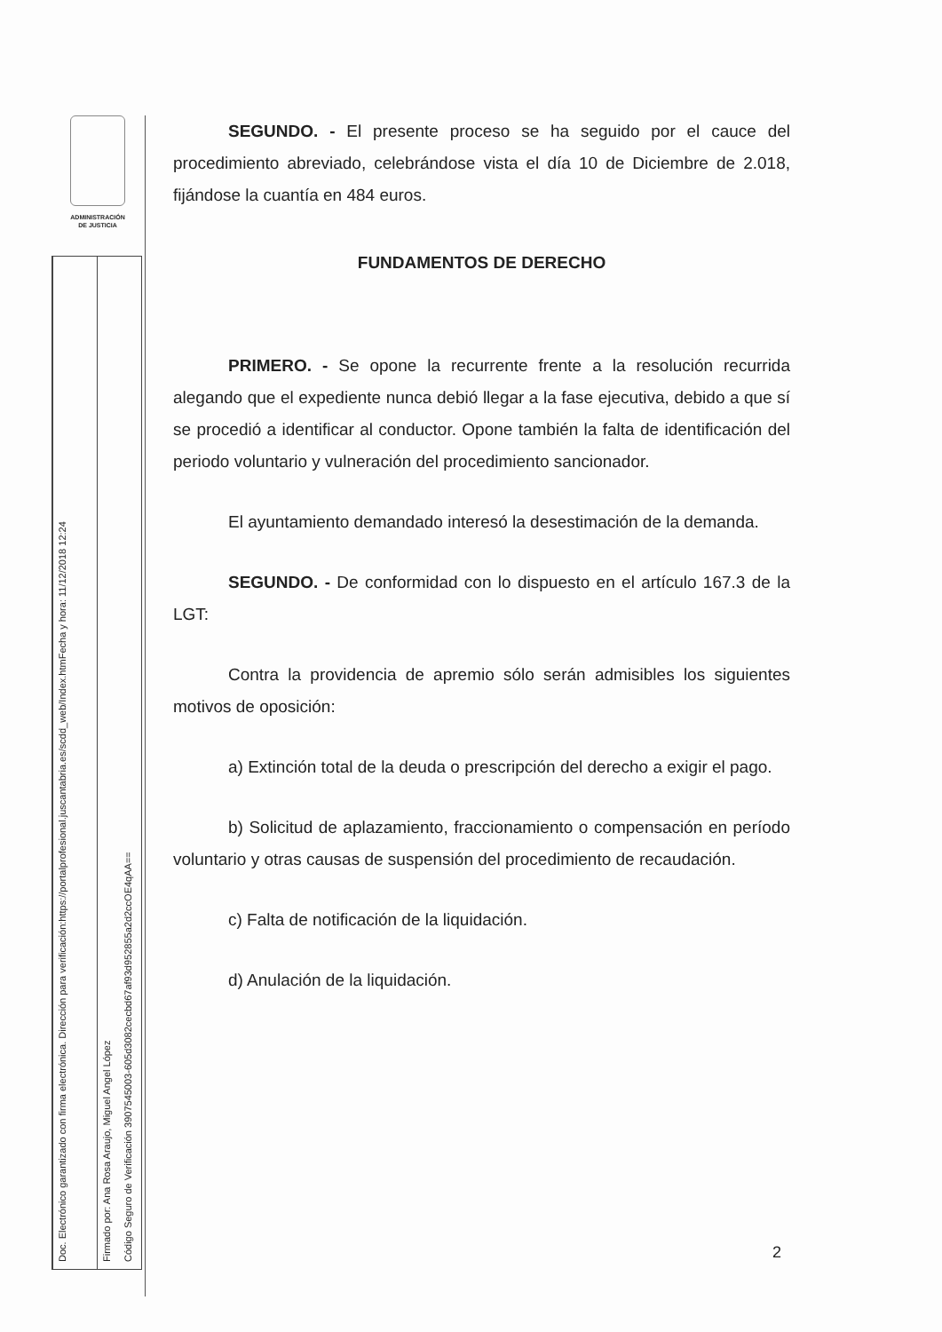ADMINISTRACIÓN
DE JUSTICIA
Doc. Electrónico garantizado con firma electrónica. Dirección para verificación:https://portalprofesional.juscantabria.es/scdd_web/Index.htmFecha y hora: 11/12/2018 12:24
Firmado por: Ana Rosa Araujo, Miguel Angel López
Código Seguro de Verificación 3907545003-605d3082cecbd67af93d952855a2d2ccOE4qAA==
SEGUNDO. - El presente proceso se ha seguido por el cauce del procedimiento abreviado, celebrándose vista el día 10 de Diciembre de 2.018, fijándose la cuantía en 484 euros.
FUNDAMENTOS DE DERECHO
PRIMERO. - Se opone la recurrente frente a la resolución recurrida alegando que el expediente nunca debió llegar a la fase ejecutiva, debido a que sí se procedió a identificar al conductor. Opone también la falta de identificación del periodo voluntario y vulneración del procedimiento sancionador.
El ayuntamiento demandado interesó la desestimación de la demanda.
SEGUNDO. - De conformidad con lo dispuesto en el artículo 167.3 de la LGT:
Contra la providencia de apremio sólo serán admisibles los siguientes motivos de oposición:
a) Extinción total de la deuda o prescripción del derecho a exigir el pago.
b) Solicitud de aplazamiento, fraccionamiento o compensación en período voluntario y otras causas de suspensión del procedimiento de recaudación.
c) Falta de notificación de la liquidación.
d) Anulación de la liquidación.
2